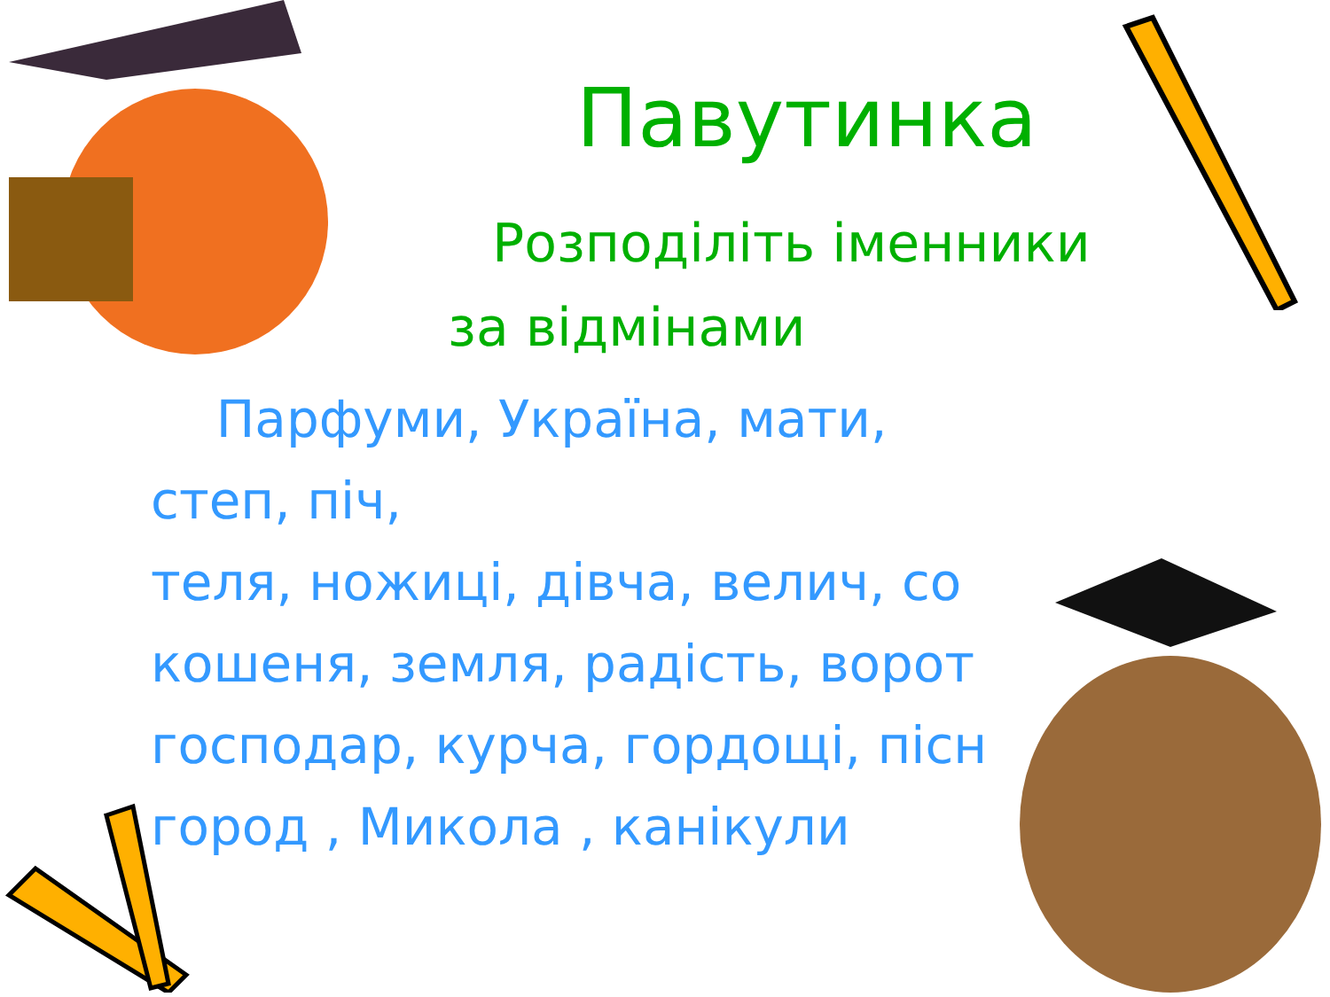Павутинка
Розподіліть іменники за відмінами
Парфуми, Україна, мати, степ, піч,
теля, ножиці, дівча, велич, со
кошеня, земля, радість, ворот
господар, курча, гордощі, пісн
город , Микола , канікули